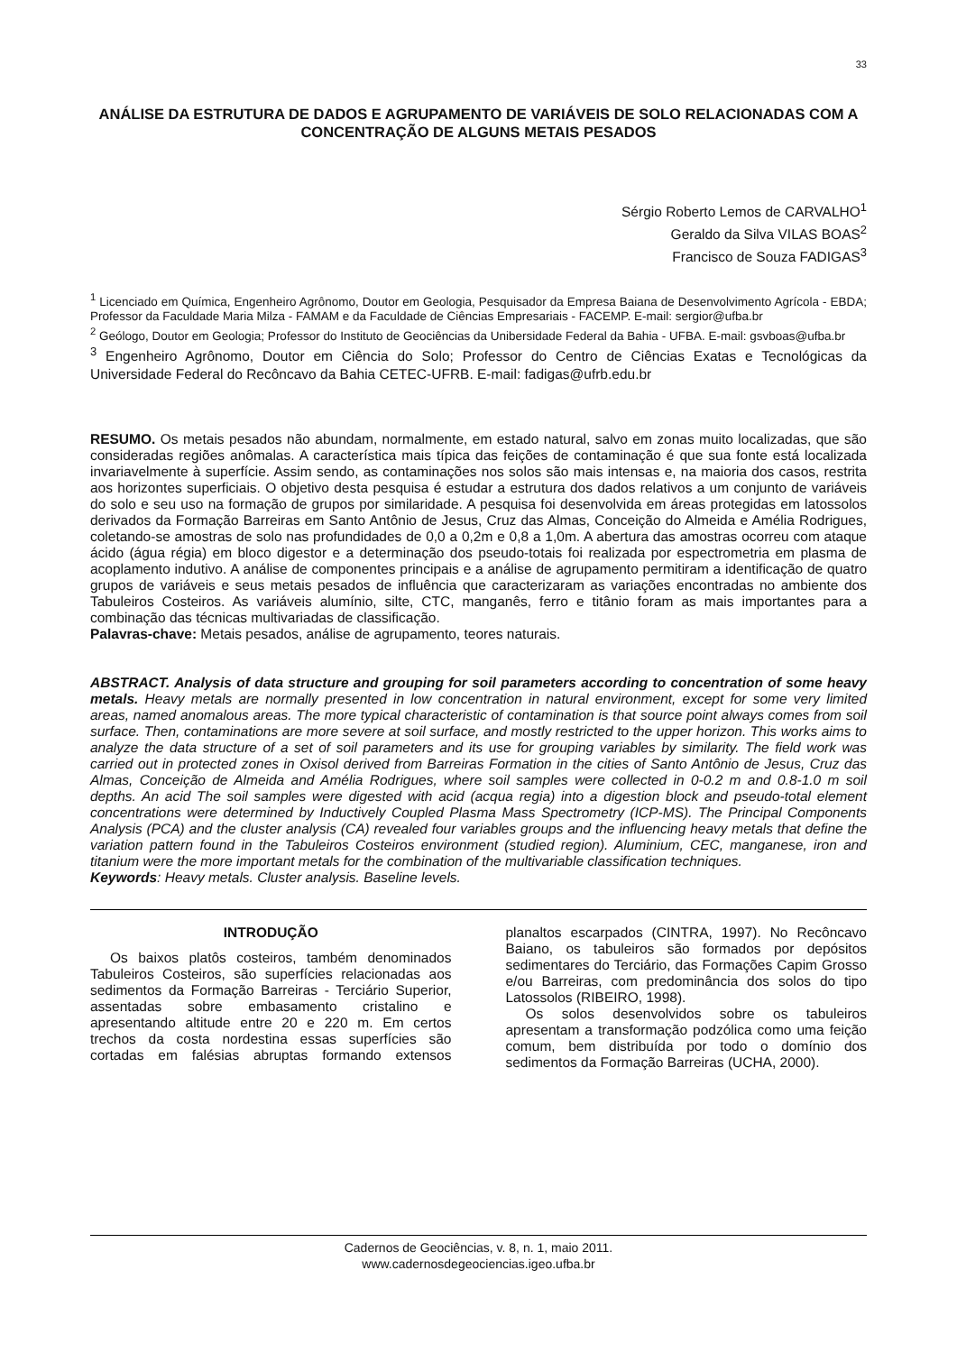33
ANÁLISE DA ESTRUTURA DE DADOS E AGRUPAMENTO DE VARIÁVEIS DE SOLO RELACIONADAS COM A CONCENTRAÇÃO DE ALGUNS METAIS PESADOS
Sérgio Roberto Lemos de CARVALHO<sup>1</sup>
Geraldo da Silva VILAS BOAS<sup>2</sup>
Francisco de Souza FADIGAS<sup>3</sup>
<sup>1</sup> Licenciado em Química, Engenheiro Agrônomo, Doutor em Geologia, Pesquisador da Empresa Baiana de Desenvolvimento Agrícola - EBDA; Professor da Faculdade Maria Milza - FAMAM e da Faculdade de Ciências Empresariais - FACEMP. E-mail: sergior@ufba.br
<sup>2</sup> Geólogo, Doutor em Geologia; Professor do Instituto de Geociências da Unibersidade Federal da Bahia - UFBA. E-mail: gsvboas@ufba.br
<sup>3</sup> Engenheiro Agrônomo, Doutor em Ciência do Solo; Professor do Centro de Ciências Exatas e Tecnológicas da Universidade Federal do Recôncavo da Bahia CETEC-UFRB. E-mail: fadigas@ufrb.edu.br
RESUMO. Os metais pesados não abundam, normalmente, em estado natural, salvo em zonas muito localizadas, que são consideradas regiões anômalas. A característica mais típica das feições de contaminação é que sua fonte está localizada invariavelmente à superfície. Assim sendo, as contaminações nos solos são mais intensas e, na maioria dos casos, restrita aos horizontes superficiais. O objetivo desta pesquisa é estudar a estrutura dos dados relativos a um conjunto de variáveis do solo e seu uso na formação de grupos por similaridade. A pesquisa foi desenvolvida em áreas protegidas em latossolos derivados da Formação Barreiras em Santo Antônio de Jesus, Cruz das Almas, Conceição do Almeida e Amélia Rodrigues, coletando-se amostras de solo nas profundidades de 0,0 a 0,2m e 0,8 a 1,0m. A abertura das amostras ocorreu com ataque ácido (água régia) em bloco digestor e a determinação dos pseudo-totais foi realizada por espectrometria em plasma de acoplamento indutivo. A análise de componentes principais e a análise de agrupamento permitiram a identificação de quatro grupos de variáveis e seus metais pesados de influência que caracterizaram as variações encontradas no ambiente dos Tabuleiros Costeiros. As variáveis alumínio, silte, CTC, manganês, ferro e titânio foram as mais importantes para a combinação das técnicas multivariadas de classificação.
Palavras-chave: Metais pesados, análise de agrupamento, teores naturais.
ABSTRACT. Analysis of data structure and grouping for soil parameters according to concentration of some heavy metals. Heavy metals are normally presented in low concentration in natural environment, except for some very limited areas, named anomalous areas. The more typical characteristic of contamination is that source point always comes from soil surface. Then, contaminations are more severe at soil surface, and mostly restricted to the upper horizon. This works aims to analyze the data structure of a set of soil parameters and its use for grouping variables by similarity. The field work was carried out in protected zones in Oxisol derived from Barreiras Formation in the cities of Santo Antônio de Jesus, Cruz das Almas, Conceição de Almeida and Amélia Rodrigues, where soil samples were collected in 0-0.2 m and 0.8-1.0 m soil depths. An acid The soil samples were digested with acid (acqua regia) into a digestion block and pseudo-total element concentrations were determined by Inductively Coupled Plasma Mass Spectrometry (ICP-MS). The Principal Components Analysis (PCA) and the cluster analysis (CA) revealed four variables groups and the influencing heavy metals that define the variation pattern found in the Tabuleiros Costeiros environment (studied region). Aluminium, CEC, manganese, iron and titanium were the more important metals for the combination of the multivariable classification techniques.
Keywords: Heavy metals. Cluster analysis. Baseline levels.
INTRODUÇÃO
Os baixos platôs costeiros, também denominados Tabuleiros Costeiros, são superfícies relacionadas aos sedimentos da Formação Barreiras - Terciário Superior, assentadas sobre embasamento cristalino e apresentando altitude entre 20 e 220 m. Em certos trechos da costa nordestina essas superfícies são cortadas em falésias abruptas formando extensos planaltos escarpados (CINTRA, 1997). No Recôncavo Baiano, os tabuleiros são formados por depósitos sedimentares do Terciário, das Formações Capim Grosso e/ou Barreiras, com predominância dos solos do tipo Latossolos (RIBEIRO, 1998).
Os solos desenvolvidos sobre os tabuleiros apresentam a transformação podzólica como uma feição comum, bem distribuída por todo o domínio dos sedimentos da Formação Barreiras (UCHA, 2000).
Cadernos de Geociências, v. 8, n. 1, maio 2011.
www.cadernosdegeociencias.igeo.ufba.br